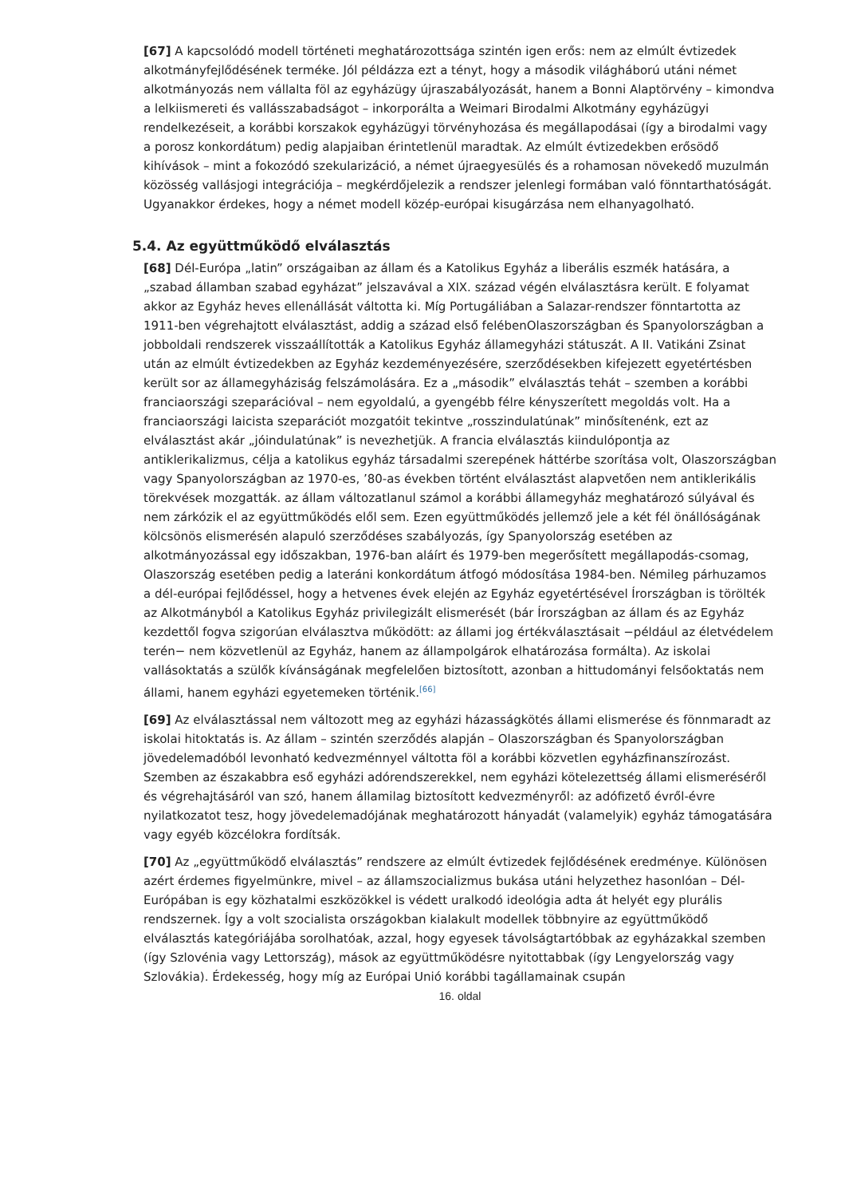[67] A kapcsolódó modell történeti meghatározottsága szintén igen erős: nem az elmúlt évtizedek alkotmányfejlődésének terméke. Jól példázza ezt a tényt, hogy a második világháború utáni német alkotmányozás nem vállalta föl az egyházügy újraszabályozását, hanem a Bonni Alaptörvény – kimondva a lelkiismereti és vallásszabadságot – inkorporálta a Weimari Birodalmi Alkotmány egyházügyi rendelkezéseit, a korábbi korszakok egyházügyi törvényhozása és megállapodásai (így a birodalmi vagy a porosz konkordátum) pedig alapjaiban érintetlenül maradtak. Az elmúlt évtizedekben erősödő kihívások – mint a fokozódó szekularizáció, a német újraegyesülés és a rohamosan növekedő muzulmán közösség vallásjogi integrációja – megkérdőjelezik a rendszer jelenlegi formában való fönntarthatóságát. Ugyanakkor érdekes, hogy a német modell közép-európai kisugárzása nem elhanyagolható.
5.4. Az együttműködő elválasztás
[68] Dél-Európa „latin” országaiban az állam és a Katolikus Egyház a liberális eszmék hatására, a „szabad államban szabad egyházat” jelszavával a XIX. század végén elválasztásra került. E folyamat akkor az Egyház heves ellenállását váltotta ki. Míg Portugáliában a Salazar-rendszer fönntartotta az 1911-ben végrehajtott elválasztást, addig a század első felébenOlaszországban és Spanyolországban a jobboldali rendszerek visszaállították a Katolikus Egyház államegyházi státuszát. A II. Vatikáni Zsinat után az elmúlt évtizedekben az Egyház kezdeményezésére, szerződésekben kifejezett egyetértésben került sor az államegyháziság felszámolására. Ez a „második” elválasztás tehát – szemben a korábbi franciaországi szeparációval – nem egyoldalú, a gyengébb félre kényszerített megoldás volt. Ha a franciaországi laicista szeparációt mozgatóit tekintve „rosszindulatúnak” minősítenénk, ezt az elválasztást akár „jóindulatúnak” is nevezhetjük. A francia elválasztás kiindulópontja az antiklerikalizmus, célja a katolikus egyház társadalmi szerepének háttérbe szorítása volt, Olaszországban vagy Spanyolországban az 1970-es, ’80-as években történt elválasztást alapvetően nem antiklerikális törekvések mozgatták. az állam változatlanul számol a korábbi államegyház meghatározó súlyával és nem zárkózik el az együttműködés elől sem. Ezen együttműködés jellemző jele a két fél önállóságának kölcsönös elismerésén alapuló szerződéses szabályozás, így Spanyolország esetében az alkotmányozással egy időszakban, 1976-ban aláírt és 1979-ben megerősített megállapodás-csomag, Olaszország esetében pedig a lateráni konkordátum átfogó módosítása 1984-ben. Némileg párhuzamos a dél-európai fejlődéssel, hogy a hetvenes évek elején az Egyház egyetértésével Írországban is törölték az Alkotmányból a Katolikus Egyház privilegizált elismerését (bár Írországban az állam és az Egyház kezdettől fogva szigorúan elválasztva működött: az állami jog értékválasztásait −például az életvédelem terén− nem közvetlenül az Egyház, hanem az állampolgárok elhatározása formálta). Az iskolai vallásoktatás a szülők kívánságának megfelelően biztosított, azonban a hittudományi felsőoktatás nem állami, hanem egyházi egyetemeken történik.<sup>[66]</sup>
[69] Az elválasztással nem változott meg az egyházi házasságkötés állami elismerése és fönnmaradt az iskolai hitoktatás is. Az állam – szintén szerződés alapján – Olaszországban és Spanyolországban jövedelemadóból levonható kedvezménnyel váltotta föl a korábbi közvetlen egyházfinanszírozást. Szemben az északabbra eső egyházi adórendszerekkel, nem egyházi kötelezettség állami elismeréséről és végrehajtásáról van szó, hanem államilag biztosított kedvezményről: az adófizető évről-évre nyilatkozatot tesz, hogy jövedelemadójának meghatározott hányadát (valamelyik) egyház támogatására vagy egyéb közcélokra fordítsák.
[70] Az „együttműködő elválasztás” rendszere az elmúlt évtizedek fejlődésének eredménye. Különösen azért érdemes figyelmünkre, mivel – az államszocializmus bukása utáni helyzethez hasonlóan – Dél-Európában is egy közhatalmi eszközökkel is védett uralkodó ideológia adta át helyét egy plurális rendszernek. Így a volt szocialista országokban kialakult modellek többnyire az együttműködő elválasztás kategóriájába sorolhatóak, azzal, hogy egyesek távolságtartóbbak az egyházakkal szemben (így Szlovénia vagy Lettország), mások az együttműködésre nyitottabbak (így Lengyelország vagy Szlovákia). Érdekesség, hogy míg az Európai Unió korábbi tagállamainak csupán
16. oldal